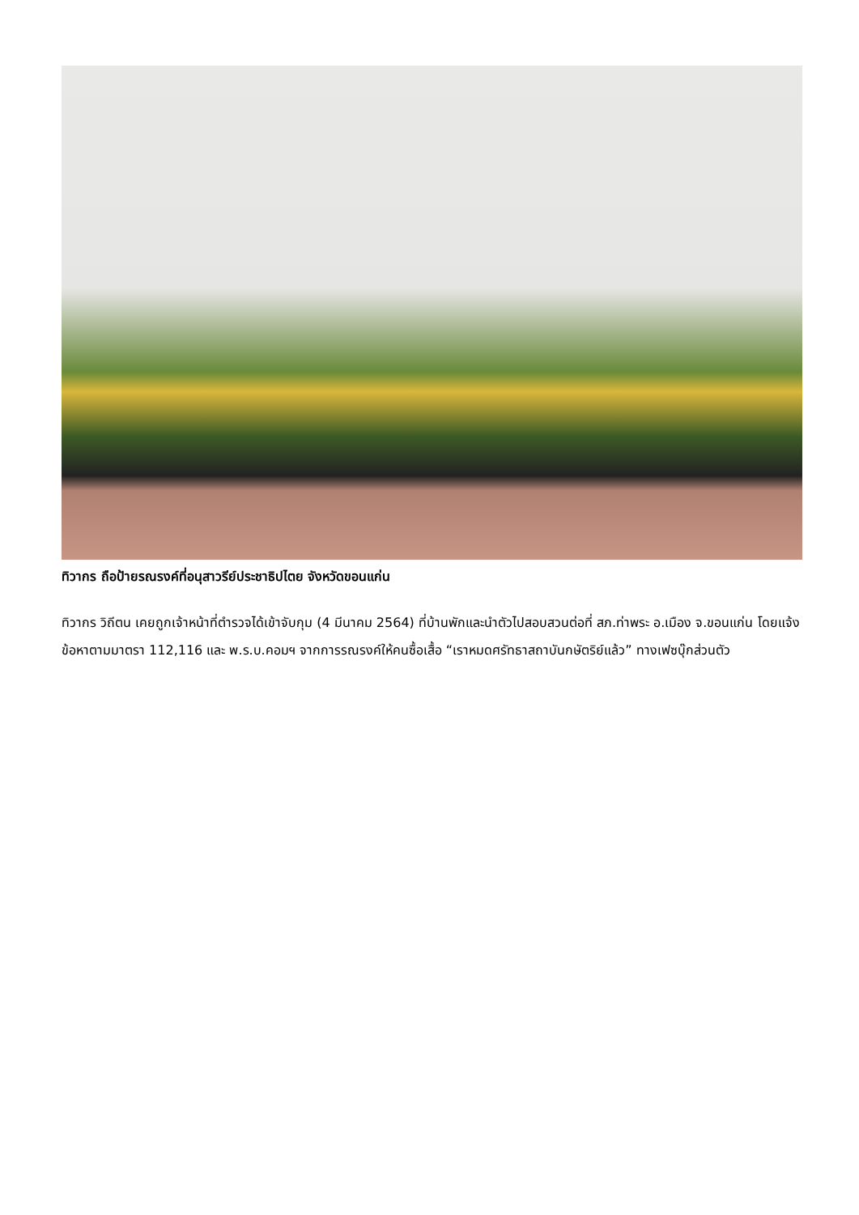ทิวากร ถือป้ายรณรงค์ที่อนุสาวรีย์ประชาธิปไตย จังหวัดขอนแก่น
ทิวากร วิถีตน เคยถูกเจ้าหน้าที่ตำรวจได้เข้าจับกุม (4 มีนาคม 2564) ที่บ้านพักและนำตัวไปสอบสวนต่อที่ สภ.ท่าพระ อ.เมือง จ.ขอนแก่น โดยแจ้งข้อหาตามมาตรา 112,116 และ พ.ร.บ.คอมฯ จากการรณรงค์ให้คนซื้อเสื้อ “เราหมดศรัทธาสถาบันกษัตริย์แล้ว” ทางเฟซบุ๊กส่วนตัว